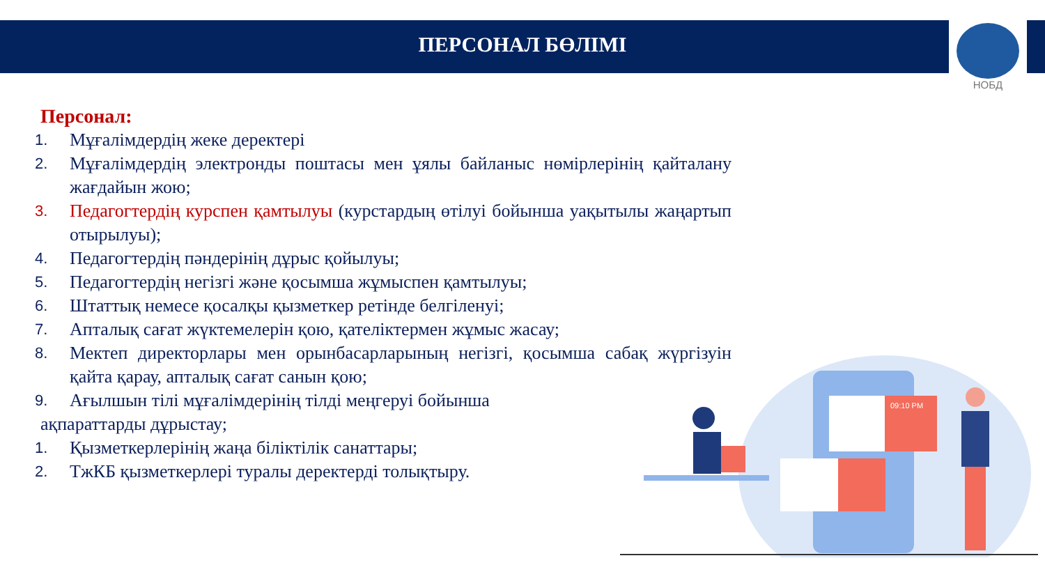ПЕРСОНАЛ БӨЛІМІ
НОБД
Персонал:
1. Мұғалімдердің жеке деректері
2. Мұғалімдердің электронды поштасы мен ұялы байланыс нөмірлерінің қайталану жағдайын жою;
3. Педагогтердің курспен қамтылуы (курстардың өтілуі бойынша уақытылы жаңартып отырылуы);
4. Педагогтердің пәндерінің дұрыс қойылуы;
5. Педагогтердің негізгі және қосымша жұмыспен қамтылуы;
6. Штаттық немесе қосалқы қызметкер ретінде белгіленуі;
7. Апталық сағат жүктемелерін қою, қателіктермен жұмыс жасау;
8. Мектеп директорлары мен орынбасарларының негізгі, қосымша сабақ жүргізуін қайта қарау, апталық сағат санын қою;
9. Ағылшын тілі мұғалімдерінің тілді меңгеруі бойынша
ақпараттарды дұрыстау;
1. Қызметкерлерінің жаңа біліктілік санаттары;
2. ТжКБ қызметкерлері туралы деректерді толықтыру.
09:10 PM